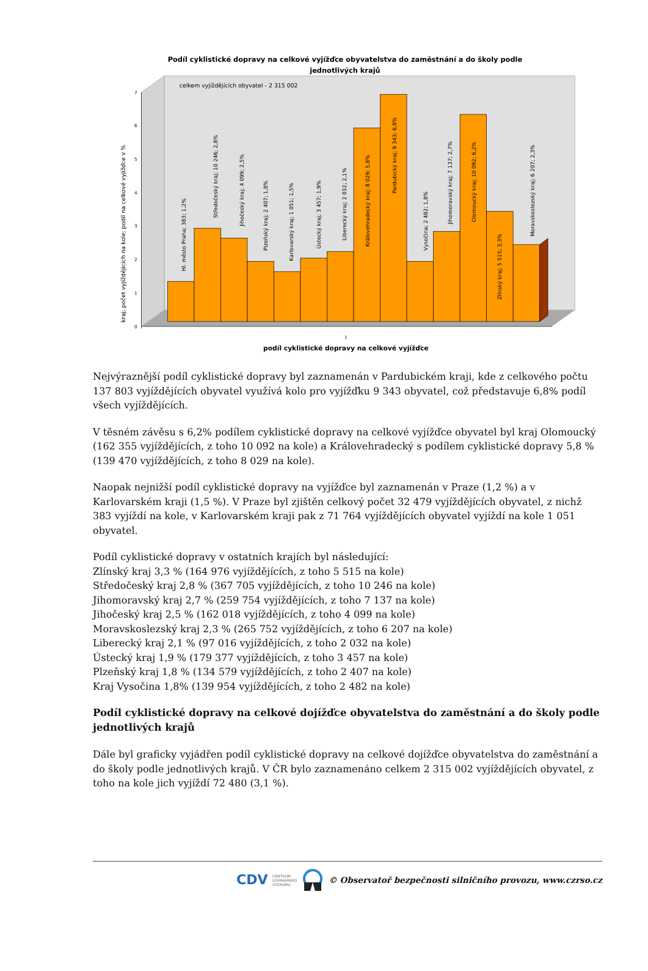Podíl cyklistické dopravy na celkové vyjížďce obyvatelstva do zaměstnání a do školy podle
jednotlivých krajů
celkem vyjíždějících obyvatel - 2 315 002
0
1
2
3
4
5
6
7
kraj; počet vyjíždějících na kole; podíl na celkové vyjížďce v %
Hl. město Praha; 383; 1,2%
Středočeský kraj; 10 246; 2,8%
Jihočeský kraj; 4 099; 2,5%
Plzeňský kraj; 2 407; 1,8%
Karlovarský kraj; 1 051; 1,5%
Ústecký kraj; 3 457; 1,9%
Liberecký kraj; 2 032; 2,1%
Královehradecký kraj; 8 029; 5,8%
Pardubický kraj; 9 343; 6,8%
Vysočina; 2 482; 1,8%
Jihomoravský kraj; 7 137; 2,7%
Olomoucký kraj; 10 092; 6,2%
Zlínský kraj; 5 515; 3,3%
Moravskoslezský kraj; 6 207; 2,3%
1
podíl cyklistické dopravy na celkové vyjížďce
Nejvýraznější podíl cyklistické dopravy byl zaznamenán v Pardubickém kraji, kde z celkového počtu 137 803 vyjíždějících obyvatel využívá kolo pro vyjížďku 9 343 obyvatel, což představuje 6,8% podíl všech vyjíždějících.
V těsném závěsu s 6,2% podílem cyklistické dopravy na celkové vyjížďce obyvatel byl kraj Olomoucký (162 355 vyjíždějících, z toho 10 092 na kole) a Královehradecký s podílem cyklistické dopravy 5,8 % (139 470 vyjíždějících, z toho 8 029 na kole).
Naopak nejnižší podíl cyklistické dopravy na vyjížďce byl zaznamenán v Praze (1,2 %) a v Karlovarském kraji (1,5 %). V Praze byl zjištěn celkový počet 32 479 vyjíždějících obyvatel, z nichž 383 vyjíždí na kole, v Karlovarském kraji pak z 71 764 vyjíždějících obyvatel vyjíždí na kole 1 051 obyvatel.
Podíl cyklistické dopravy v ostatních krajích byl následující:
Zlínský kraj 3,3 % (164 976 vyjíždějících, z toho 5 515 na kole)
Středočeský kraj 2,8 % (367 705 vyjíždějících, z toho 10 246 na kole)
Jihomoravský kraj 2,7 % (259 754 vyjíždějících, z toho 7 137 na kole)
Jihočeský kraj 2,5 % (162 018 vyjíždějících, z toho 4 099 na kole)
Moravskoslezský kraj 2,3 % (265 752 vyjíždějících, z toho 6 207 na kole)
Liberecký kraj 2,1 % (97 016 vyjíždějících, z toho 2 032 na kole)
Ústecký kraj 1,9 % (179 377 vyjíždějících, z toho 3 457 na kole)
Plzeňský kraj 1,8 % (134 579 vyjíždějících, z toho 2 407 na kole)
Kraj Vysočina 1,8% (139 954 vyjíždějících, z toho 2 482 na kole)
Podíl cyklistické dopravy na celkové dojížďce obyvatelstva do zaměstnání a do školy podle jednotlivých krajů
Dále byl graficky vyjádřen podíl cyklistické dopravy na celkové dojížďce obyvatelstva do zaměstnání a do školy podle jednotlivých krajů. V ČR bylo zaznamenáno celkem 2 315 002 vyjíždějících obyvatel, z toho na kole jich vyjíždí 72 480 (3,1 %).
CDV CENTRUM
DOPRAVNÍHO
VÝZKUMU © Observatoř bezpečnosti silničního provozu, www.czrso.cz